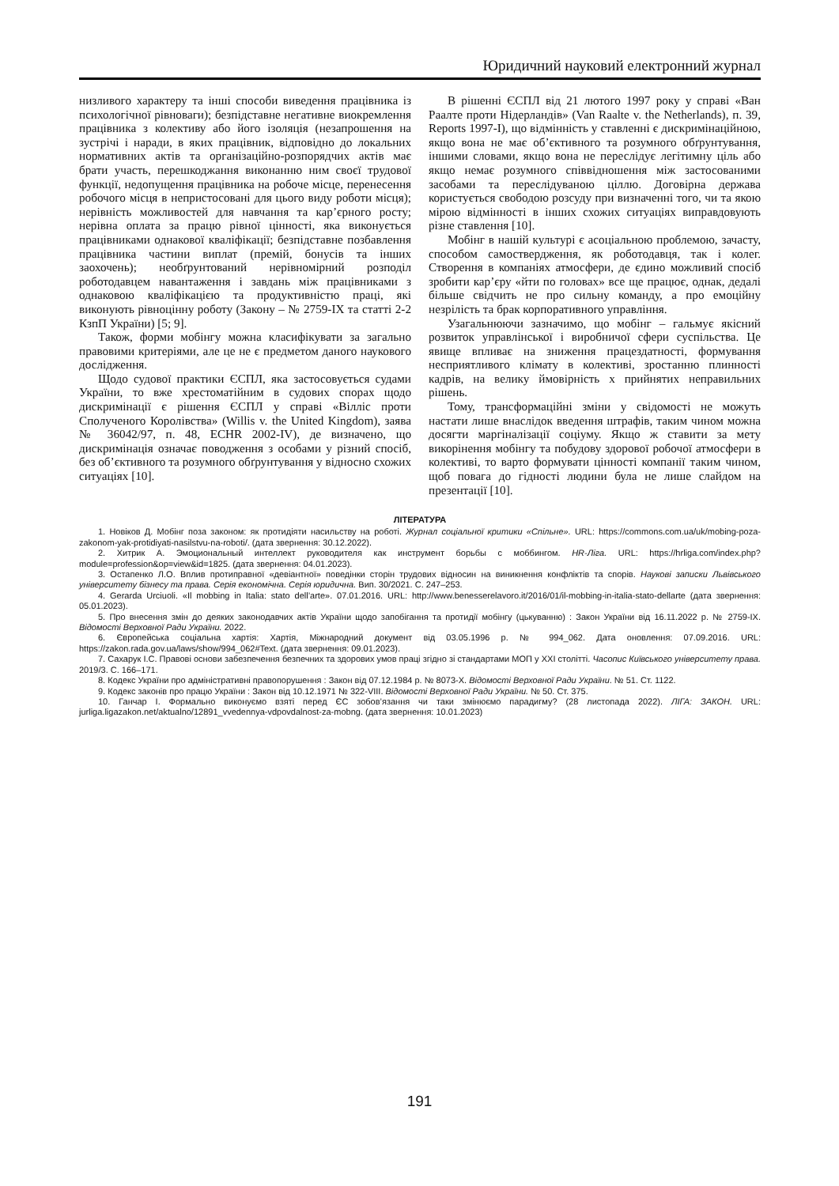Юридичний науковий електронний журнал
низливого характеру та інші способи виведення працівника із психологічної рівноваги); безпідставне негативне виокремлення працівника з колективу або його ізоляція (незапрошення на зустрічі і наради, в яких працівник, відповідно до локальних нормативних актів та організаційно-розпорядчих актів має брати участь, перешкоджання виконанню ним своєї трудової функції, недопущення працівника на робоче місце, перенесення робочого місця в непристосовані для цього виду роботи місця); нерівність можливостей для навчання та кар’єрного росту; нерівна оплата за працю рівної цінності, яка виконується працівниками однакової кваліфікації; безпідставне позбавлення працівника частини виплат (премій, бонусів та інших заохочень); необґрунтований нерівномірний розподіл роботодавцем навантаження і завдань між працівниками з однаковою кваліфікацією та продуктивністю праці, які виконують рівноцінну роботу (Закону – № 2759-IX та статті 2-2 КзпП України) [5; 9].
Також, форми мобінгу можна класифікувати за загально правовими критеріями, але це не є предметом даного наукового дослідження.
Щодо судової практики ЄСПЛ, яка застосовується судами України, то вже хрестоматійним в судових спорах щодо дискримінації є рішення ЄСПЛ у справі «Вілліс проти Сполученого Королівства» (Willis v. the United Kingdom), заява № 36042/97, п. 48, ECHR 2002-IV), де визначено, що дискримінація означає поводження з особами у різний спосіб, без об’єктивного та розумного обґрунтування у відносно схожих ситуаціях [10].
В рішенні ЄСПЛ від 21 лютого 1997 року у справі «Ван Раалте проти Нідерландів» (Van Raalte v. the Netherlands), п. 39, Reports 1997-I), що відмінність у ставленні є дискримінаційною, якщо вона не має об’єктивного та розумного обґрунтування, іншими словами, якщо вона не переслідує легітимну ціль або якщо немає розумного співвідношення між застосованими засобами та переслідуваною ціллю. Договірна держава користується свободою розсуду при визначенні того, чи та якою мірою відмінності в інших схожих ситуаціях виправдовують різне ставлення [10].
Мобінг в нашій культурі є асоціальною проблемою, зачасту, способом самоствердження, як роботодавця, так і колег. Створення в компаніях атмосфери, де єдино можливий спосіб зробити кар’єру «йти по головах» все ще працює, однак, дедалі більше свідчить не про сильну команду, а про емоційну незрілість та брак корпоративного управління.
Узагальнюючи зазначимо, що мобінг – гальмує якісний розвиток управлінської і виробничої сфери суспільства. Це явище впливає на зниження працездатності, формування несприятливого клімату в колективі, зростанню плинності кадрів, на велику ймовірність х прийнятих неправильних рішень.
Тому, трансформаційні зміни у свідомості не можуть настати лише внаслідок введення штрафів, таким чином можна досягти маргіналізації соціуму. Якщо ж ставити за мету викорінення мобінгу та побудову здорової робочої атмосфери в колективі, то варто формувати цінності компанії таким чином, щоб повага до гідності людини була не лише слайдом на презентації [10].
ЛІТЕРАТУРА
1. Новіков Д. Мобінг поза законом: як протидіяти насильству на роботі. Журнал соціальної критики «Спільне». URL: https://commons.com.ua/uk/mobing-poza-zakonom-yak-protidiyati-nasilstvu-na-roboti/. (дата звернення: 30.12.2022).
2. Хитрик А. Эмоциональный интеллект руководителя как инструмент борьбы с моббингом. HR-Ліга. URL: https://hrliga.com/index.php?module=profession&op=view&id=1825. (дата звернення: 04.01.2023).
3. Остапенко Л.О. Вплив протиправної «девіантної» поведінки сторін трудових відносин на виникнення конфліктів та спорів. Наукові записки Львівського університету бізнесу та права. Серія економічна. Серія юридична. Вип. 30/2021. С. 247–253.
4. Gerarda Urciuoli. «Il mobbing in Italia: stato dell’arte». 07.01.2016. URL: http://www.benesserelavoro.it/2016/01/il-mobbing-in-italia-stato-dellarte (дата звернення: 05.01.2023).
5. Про внесення змін до деяких законодавчих актів України щодо запобігання та протидії мобінгу (цькуванню) : Закон України від 16.11.2022 р. № 2759-IX. Відомості Верховної Ради України. 2022.
6. Європейська соціальна хартія: Хартія, Міжнародний документ від 03.05.1996 р. № 994_062. Дата оновлення: 07.09.2016. URL: https://zakon.rada.gov.ua/laws/show/994_062#Text. (дата звернення: 09.01.2023).
7. Сахарук І.С. Правові основи забезпечення безпечних та здорових умов праці згідно зі стандартами МОП у XXI столітті. Часопис Київського університету права. 2019/3. С. 166–171.
8. Кодекс України про адміністративні правопорушення : Закон від 07.12.1984 р. № 8073-X. Відомості Верховної Ради України. № 51. Ст. 1122.
9. Кодекс законів про працю України : Закон від 10.12.1971 № 322-VIII. Відомості Верховної Ради України. № 50. Ст. 375.
10. Ганчар І. Формально виконуємо взяті перед ЄС зобов’язання чи таки змінюємо парадигму? (28 листопада 2022). ЛІГА: ЗАКОН. URL: jurliga.ligazakon.net/aktualno/12891_vvedennya-vdpovdalnost-za-mobng. (дата звернення: 10.01.2023)
191